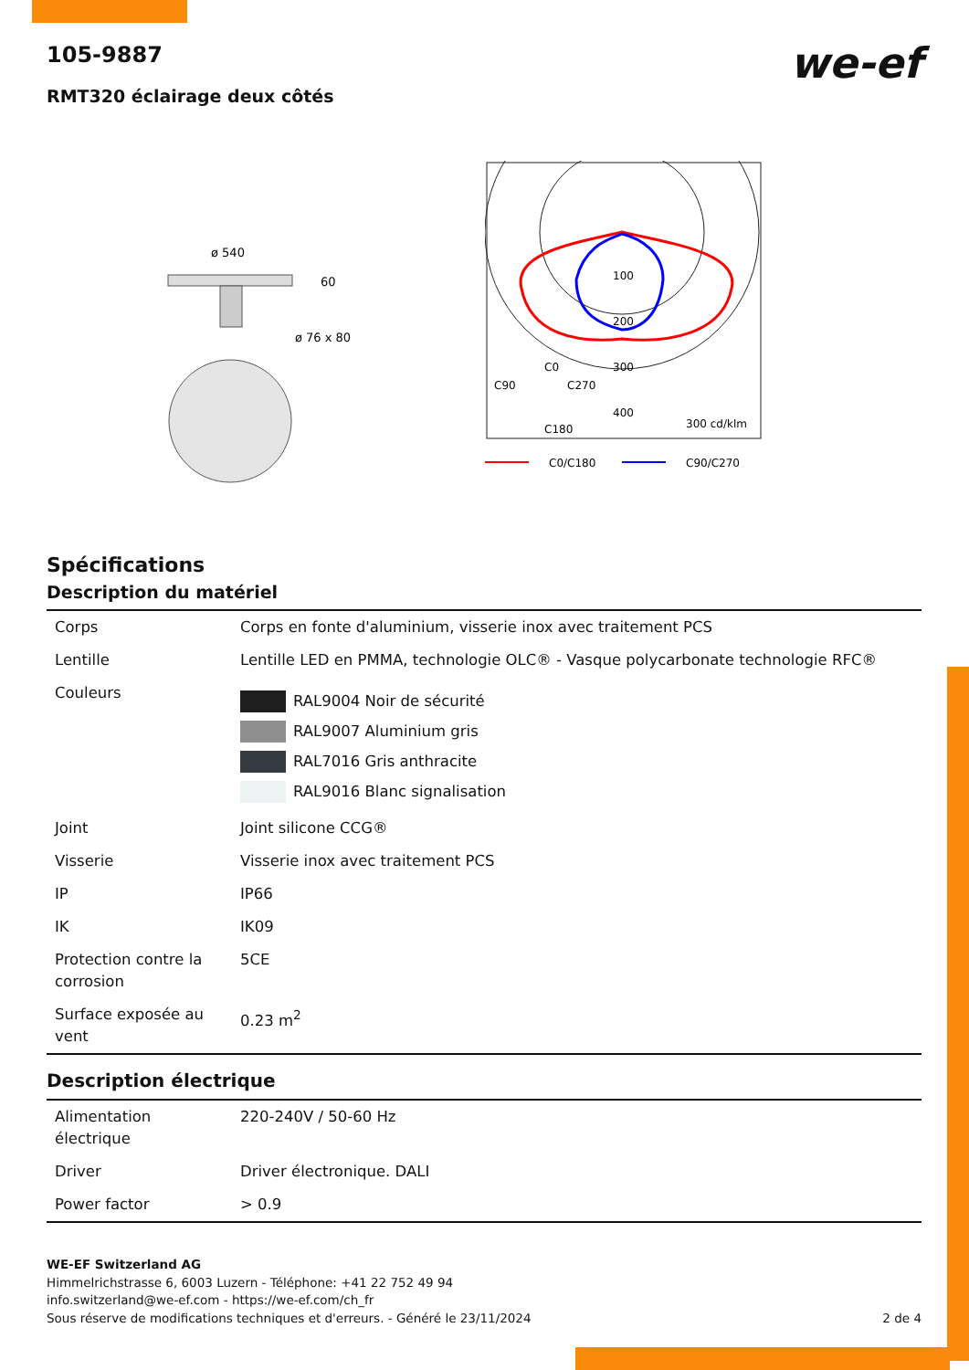105-9887
we-ef
RMT320 éclairage deux côtés
ø 540
60
ø 76 x 80
100
200
300
400
300 cd/klm
C90
C0
C270
C180
C0/C180
C90/C270
Spécifications
Description du matériel
| Corps | Corps en fonte d'aluminium, visserie inox avec traitement PCS |
| Lentille | Lentille LED en PMMA, technologie OLC® - Vasque polycarbonate technologie RFC® |
| Couleurs | RAL9004 Noir de sécurité RAL9007 Aluminium gris RAL7016 Gris anthracite RAL9016 Blanc signalisation |
| Joint | Joint silicone CCG® |
| Visserie | Visserie inox avec traitement PCS |
| IP | IP66 |
| IK | IK09 |
| Protection contre la corrosion | 5CE |
| Surface exposée au vent | 0.23 m<sup>2</sup> |
Description électrique
| Alimentation électrique | 220-240V / 50-60 Hz |
| Driver | Driver électronique. DALI |
| Power factor | > 0.9 |
WE-EF Switzerland AG
Himmelrichstrasse 6, 6003 Luzern - Téléphone: +41 22 752 49 94
info.switzerland@we-ef.com - https://we-ef.com/ch_fr
Sous réserve de modifications techniques et d'erreurs. - Généré le 23/11/2024 2 de 4